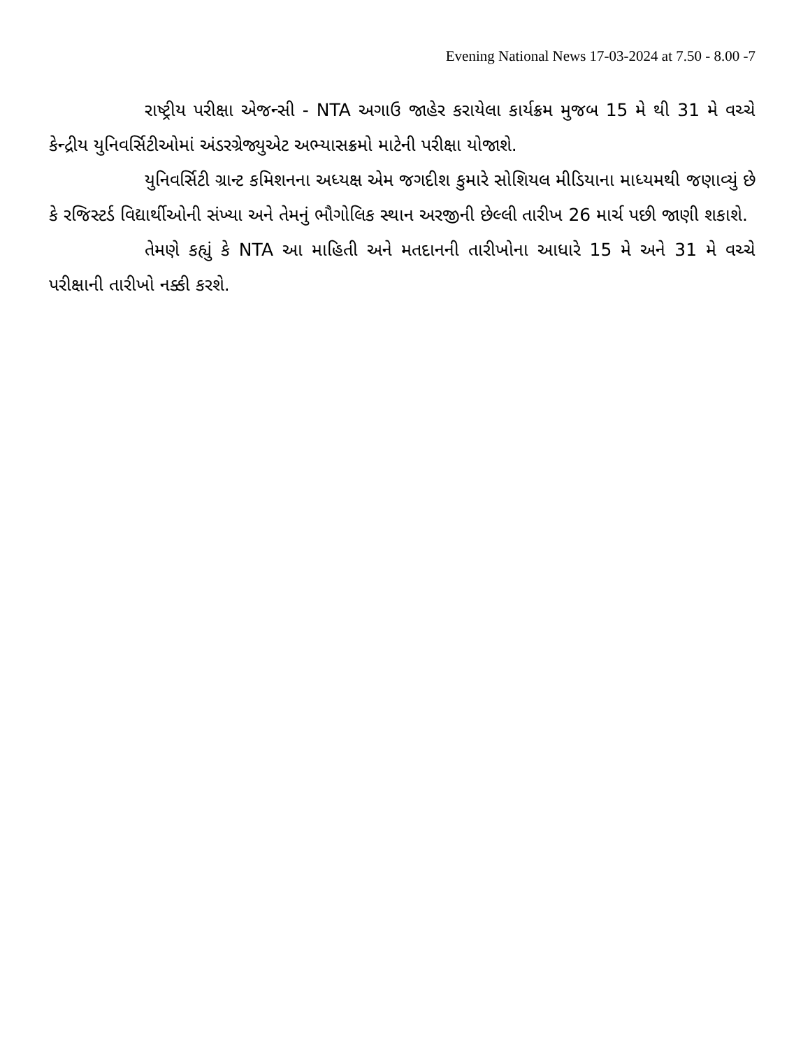Evening National News 17-03-2024 at 7.50 - 8.00 -7
રાષ્ટ્રીય પરીક્ષા એજન્સી - NTA અગાઉ જાહેર કરાયેલા કાર્યક્રમ મુજબ 15 મે થી 31 મે વચ્ચે કેન્દ્રીય યુનિવર્સિટીઓમાં અંડરગ્રેજ્યુએટ અભ્યાસક્રમો માટેની પરીક્ષા યોજાશે.
યુનિવર્સિટી ગ્રાન્ટ કમિશનના અધ્યક્ષ એમ જગદીશ કુમારે સોશિયલ મીડિયાના માધ્યમથી જણાવ્યું છે કે રજિસ્ટર્ડ વિદ્યાર્થીઓની સંખ્યા અને તેમનું ભૌગોલિક સ્થાન અરજીની છેલ્લી તારીખ 26 માર્ચ પછી જાણી શકાશે.
તેમણે કહ્યું કે NTA આ માહિતી અને મતદાનની તારીખોના આધારે 15 મે અને 31 મે વચ્ચે પરીક્ષાની તારીખો નક્કી કરશે.